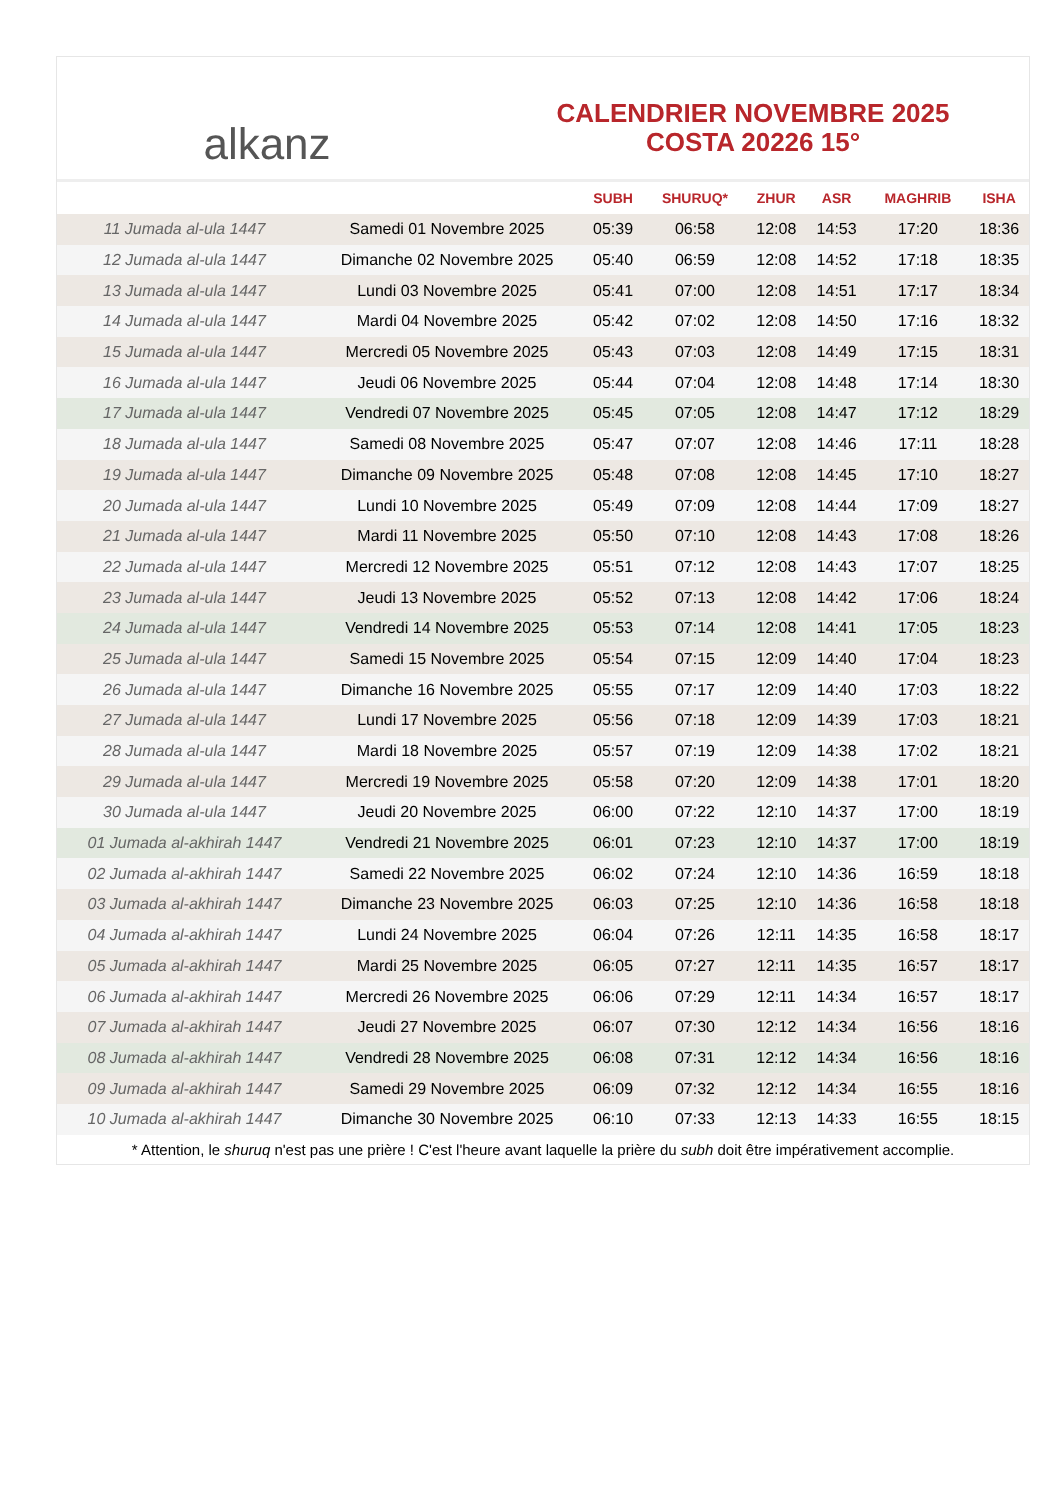alkanz
CALENDRIER NOVEMBRE 2025
COSTA 20226 15°
| | | SUBH | SHURUQ* | ZHUR | ASR | MAGHRIB | ISHA |
| --- | --- | --- | --- | --- | --- | --- | --- |
| 11 Jumada al-ula 1447 | Samedi 01 Novembre 2025 | 05:39 | 06:58 | 12:08 | 14:53 | 17:20 | 18:36 |
| 12 Jumada al-ula 1447 | Dimanche 02 Novembre 2025 | 05:40 | 06:59 | 12:08 | 14:52 | 17:18 | 18:35 |
| 13 Jumada al-ula 1447 | Lundi 03 Novembre 2025 | 05:41 | 07:00 | 12:08 | 14:51 | 17:17 | 18:34 |
| 14 Jumada al-ula 1447 | Mardi 04 Novembre 2025 | 05:42 | 07:02 | 12:08 | 14:50 | 17:16 | 18:32 |
| 15 Jumada al-ula 1447 | Mercredi 05 Novembre 2025 | 05:43 | 07:03 | 12:08 | 14:49 | 17:15 | 18:31 |
| 16 Jumada al-ula 1447 | Jeudi 06 Novembre 2025 | 05:44 | 07:04 | 12:08 | 14:48 | 17:14 | 18:30 |
| 17 Jumada al-ula 1447 | Vendredi 07 Novembre 2025 | 05:45 | 07:05 | 12:08 | 14:47 | 17:12 | 18:29 |
| 18 Jumada al-ula 1447 | Samedi 08 Novembre 2025 | 05:47 | 07:07 | 12:08 | 14:46 | 17:11 | 18:28 |
| 19 Jumada al-ula 1447 | Dimanche 09 Novembre 2025 | 05:48 | 07:08 | 12:08 | 14:45 | 17:10 | 18:27 |
| 20 Jumada al-ula 1447 | Lundi 10 Novembre 2025 | 05:49 | 07:09 | 12:08 | 14:44 | 17:09 | 18:27 |
| 21 Jumada al-ula 1447 | Mardi 11 Novembre 2025 | 05:50 | 07:10 | 12:08 | 14:43 | 17:08 | 18:26 |
| 22 Jumada al-ula 1447 | Mercredi 12 Novembre 2025 | 05:51 | 07:12 | 12:08 | 14:43 | 17:07 | 18:25 |
| 23 Jumada al-ula 1447 | Jeudi 13 Novembre 2025 | 05:52 | 07:13 | 12:08 | 14:42 | 17:06 | 18:24 |
| 24 Jumada al-ula 1447 | Vendredi 14 Novembre 2025 | 05:53 | 07:14 | 12:08 | 14:41 | 17:05 | 18:23 |
| 25 Jumada al-ula 1447 | Samedi 15 Novembre 2025 | 05:54 | 07:15 | 12:09 | 14:40 | 17:04 | 18:23 |
| 26 Jumada al-ula 1447 | Dimanche 16 Novembre 2025 | 05:55 | 07:17 | 12:09 | 14:40 | 17:03 | 18:22 |
| 27 Jumada al-ula 1447 | Lundi 17 Novembre 2025 | 05:56 | 07:18 | 12:09 | 14:39 | 17:03 | 18:21 |
| 28 Jumada al-ula 1447 | Mardi 18 Novembre 2025 | 05:57 | 07:19 | 12:09 | 14:38 | 17:02 | 18:21 |
| 29 Jumada al-ula 1447 | Mercredi 19 Novembre 2025 | 05:58 | 07:20 | 12:09 | 14:38 | 17:01 | 18:20 |
| 30 Jumada al-ula 1447 | Jeudi 20 Novembre 2025 | 06:00 | 07:22 | 12:10 | 14:37 | 17:00 | 18:19 |
| 01 Jumada al-akhirah 1447 | Vendredi 21 Novembre 2025 | 06:01 | 07:23 | 12:10 | 14:37 | 17:00 | 18:19 |
| 02 Jumada al-akhirah 1447 | Samedi 22 Novembre 2025 | 06:02 | 07:24 | 12:10 | 14:36 | 16:59 | 18:18 |
| 03 Jumada al-akhirah 1447 | Dimanche 23 Novembre 2025 | 06:03 | 07:25 | 12:10 | 14:36 | 16:58 | 18:18 |
| 04 Jumada al-akhirah 1447 | Lundi 24 Novembre 2025 | 06:04 | 07:26 | 12:11 | 14:35 | 16:58 | 18:17 |
| 05 Jumada al-akhirah 1447 | Mardi 25 Novembre 2025 | 06:05 | 07:27 | 12:11 | 14:35 | 16:57 | 18:17 |
| 06 Jumada al-akhirah 1447 | Mercredi 26 Novembre 2025 | 06:06 | 07:29 | 12:11 | 14:34 | 16:57 | 18:17 |
| 07 Jumada al-akhirah 1447 | Jeudi 27 Novembre 2025 | 06:07 | 07:30 | 12:12 | 14:34 | 16:56 | 18:16 |
| 08 Jumada al-akhirah 1447 | Vendredi 28 Novembre 2025 | 06:08 | 07:31 | 12:12 | 14:34 | 16:56 | 18:16 |
| 09 Jumada al-akhirah 1447 | Samedi 29 Novembre 2025 | 06:09 | 07:32 | 12:12 | 14:34 | 16:55 | 18:16 |
| 10 Jumada al-akhirah 1447 | Dimanche 30 Novembre 2025 | 06:10 | 07:33 | 12:13 | 14:33 | 16:55 | 18:15 |
* Attention, le shuruq n'est pas une prière ! C'est l'heure avant laquelle la prière du subh doit être impérativement accomplie.